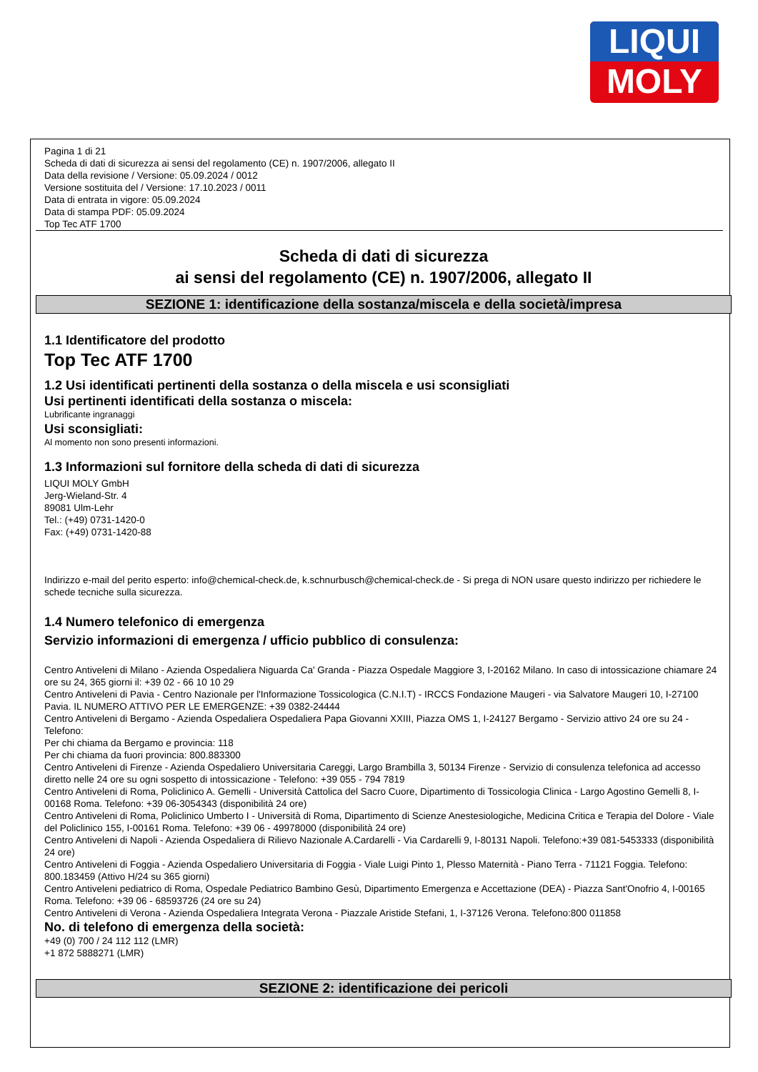LIQUI
MOLY
Pagina 1 di 21
Scheda di dati di sicurezza ai sensi del regolamento (CE) n. 1907/2006, allegato II
Data della revisione / Versione: 05.09.2024 / 0012
Versione sostituita del / Versione: 17.10.2023 / 0011
Data di entrata in vigore: 05.09.2024
Data di stampa PDF: 05.09.2024
Top Tec ATF 1700
Scheda di dati di sicurezza
ai sensi del regolamento (CE) n. 1907/2006, allegato II
SEZIONE 1: identificazione della sostanza/miscela e della società/impresa
1.1 Identificatore del prodotto
Top Tec ATF 1700
1.2 Usi identificati pertinenti della sostanza o della miscela e usi sconsigliati
Usi pertinenti identificati della sostanza o miscela:
Lubrificante ingranaggi
Usi sconsigliati:
Al momento non sono presenti informazioni.
1.3 Informazioni sul fornitore della scheda di dati di sicurezza
LIQUI MOLY GmbH
Jerg-Wieland-Str. 4
89081 Ulm-Lehr
Tel.: (+49) 0731-1420-0
Fax: (+49) 0731-1420-88
Indirizzo e-mail del perito esperto: info@chemical-check.de, k.schnurbusch@chemical-check.de - Si prega di NON usare questo indirizzo per richiedere le schede tecniche sulla sicurezza.
1.4 Numero telefonico di emergenza
Servizio informazioni di emergenza / ufficio pubblico di consulenza:
Centro Antiveleni di Milano - Azienda Ospedaliera Niguarda Ca' Granda - Piazza Ospedale Maggiore 3, I-20162 Milano. In caso di intossicazione chiamare 24 ore su 24, 365 giorni il: +39 02 - 66 10 10 29
Centro Antiveleni di Pavia - Centro Nazionale per l'Informazione Tossicologica (C.N.I.T) - IRCCS Fondazione Maugeri - via Salvatore Maugeri 10, I-27100 Pavia. IL NUMERO ATTIVO PER LE EMERGENZE: +39 0382-24444
Centro Antiveleni di Bergamo - Azienda Ospedaliera Ospedaliera Papa Giovanni XXIII, Piazza OMS 1, I-24127 Bergamo - Servizio attivo 24 ore su 24 - Telefono:
Per chi chiama da Bergamo e provincia: 118
Per chi chiama da fuori provincia: 800.883300
Centro Antiveleni di Firenze - Azienda Ospedaliero Universitaria Careggi, Largo Brambilla 3, 50134 Firenze - Servizio di consulenza telefonica ad accesso diretto nelle 24 ore su ogni sospetto di intossicazione - Telefono: +39 055 - 794 7819
Centro Antiveleni di Roma, Policlinico A. Gemelli - Università Cattolica del Sacro Cuore, Dipartimento di Tossicologia Clinica - Largo Agostino Gemelli 8, I-00168 Roma. Telefono: +39 06-3054343 (disponibilità 24 ore)
Centro Antiveleni di Roma, Policlinico Umberto I - Università di Roma, Dipartimento di Scienze Anestesiologiche, Medicina Critica e Terapia del Dolore - Viale del Policlinico 155, I-00161 Roma. Telefono: +39 06 - 49978000 (disponibilità 24 ore)
Centro Antiveleni di Napoli - Azienda Ospedaliera di Rilievo Nazionale A.Cardarelli - Via Cardarelli 9, I-80131 Napoli. Telefono:+39 081-5453333 (disponibilità 24 ore)
Centro Antiveleni di Foggia - Azienda Ospedaliero Universitaria di Foggia - Viale Luigi Pinto 1, Plesso Maternità - Piano Terra - 71121 Foggia. Telefono: 800.183459 (Attivo H/24 su 365 giorni)
Centro Antiveleni pediatrico di Roma, Ospedale Pediatrico Bambino Gesù, Dipartimento Emergenza e Accettazione (DEA) - Piazza Sant'Onofrio 4, I-00165 Roma. Telefono: +39 06 - 68593726 (24 ore su 24)
Centro Antiveleni di Verona - Azienda Ospedaliera Integrata Verona - Piazzale Aristide Stefani, 1, I-37126 Verona. Telefono:800 011858
No. di telefono di emergenza della società:
+49 (0) 700 / 24 112 112 (LMR)
+1 872 5888271 (LMR)
SEZIONE 2: identificazione dei pericoli